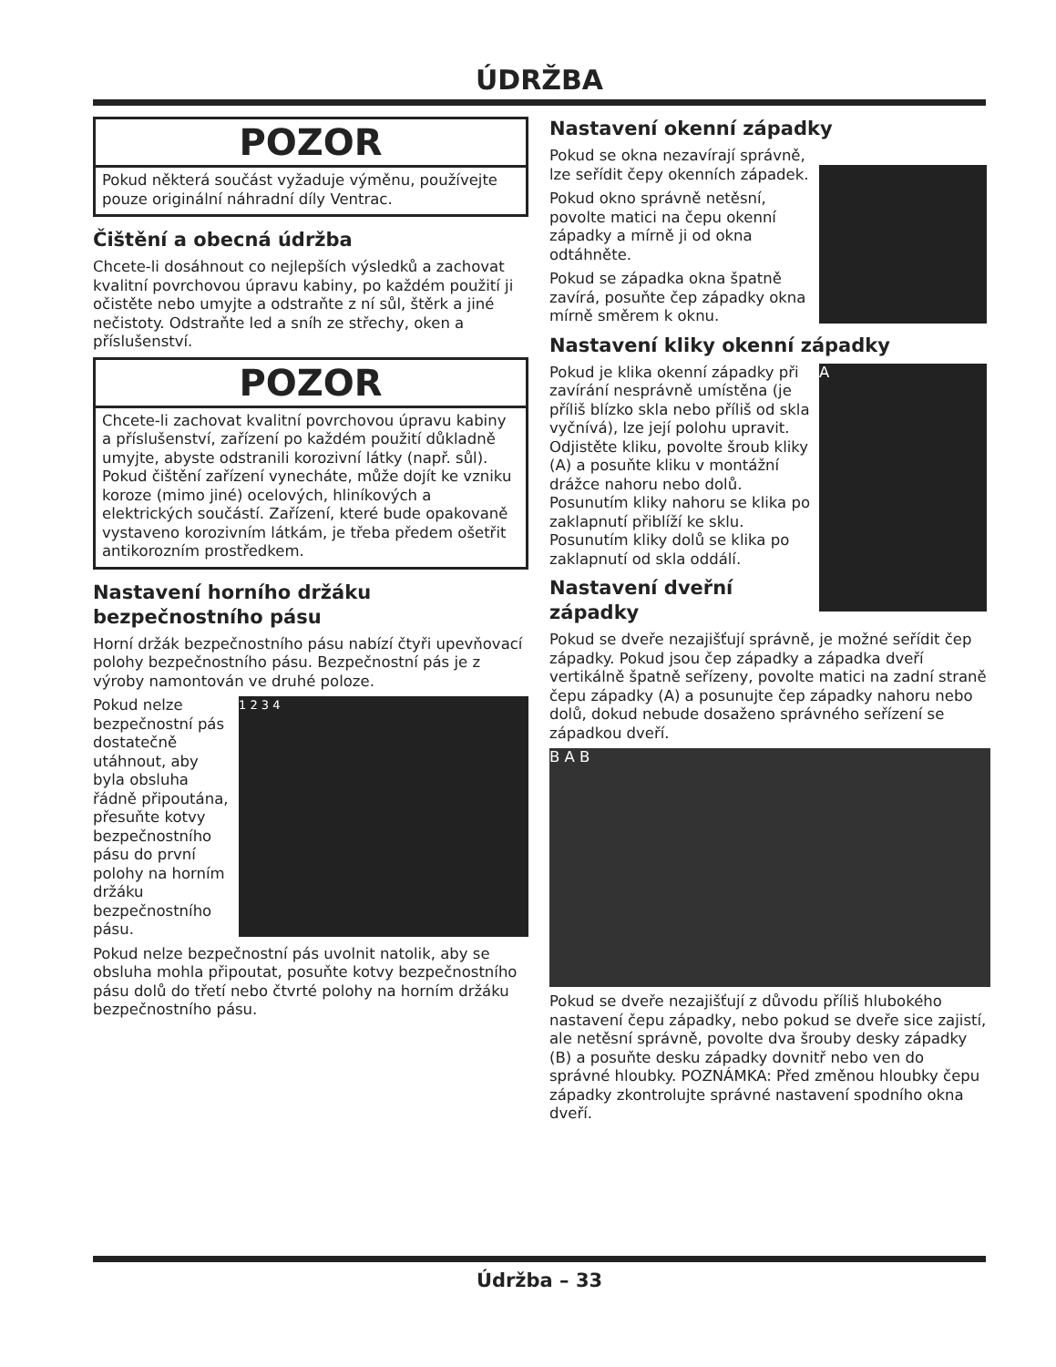ÚDRŽBA
POZOR
Pokud některá součást vyžaduje výměnu, používejte pouze originální náhradní díly Ventrac.
Čištění a obecná údržba
Chcete-li dosáhnout co nejlepších výsledků a zachovat kvalitní povrchovou úpravu kabiny, po každém použití ji očistěte nebo umyjte a odstraňte z ní sůl, štěrk a jiné nečistoty. Odstraňte led a sníh ze střechy, oken a příslušenství.
POZOR
Chcete-li zachovat kvalitní povrchovou úpravu kabiny a příslušenství, zařízení po každém použití důkladně umyjte, abyste odstranili korozivní látky (např. sůl). Pokud čištění zařízení vynecháte, může dojít ke vzniku koroze (mimo jiné) ocelových, hliníkových a elektrických součástí. Zařízení, které bude opakovaně vystaveno korozivním látkám, je třeba předem ošetřit antikorozním prostředkem.
Nastavení horního držáku bezpečnostního pásu
Horní držák bezpečnostního pásu nabízí čtyři upevňovací polohy bezpečnostního pásu. Bezpečnostní pás je z výroby namontován ve druhé poloze.
1 2 3 4
Pokud nelze bezpečnostní pás dostatečně utáhnout, aby byla obsluha řádně připoutána, přesuňte kotvy bezpečnostního pásu do první polohy na horním držáku bezpečnostního pásu.
Pokud nelze bezpečnostní pás uvolnit natolik, aby se obsluha mohla připoutat, posuňte kotvy bezpečnostního pásu dolů do třetí nebo čtvrté polohy na horním držáku bezpečnostního pásu.
Nastavení okenní západky
Pokud se okna nezavírají správně, lze seřídit čepy okenních západek.
Pokud okno správně netěsní, povolte matici na čepu okenní západky a mírně ji od okna odtáhněte.
Pokud se západka okna špatně zavírá, posuňte čep západky okna mírně směrem k oknu.
Nastavení kliky okenní západky
A
Pokud je klika okenní západky při zavírání nesprávně umístěna (je příliš blízko skla nebo příliš od skla vyčnívá), lze její polohu upravit. Odjistěte kliku, povolte šroub kliky (A) a posuňte kliku v montážní drážce nahoru nebo dolů. Posunutím kliky nahoru se klika po zaklapnutí přiblíží ke sklu. Posunutím kliky dolů se klika po zaklapnutí od skla oddálí.
Nastavení dveřní západky
Pokud se dveře nezajišťují správně, je možné seřídit čep západky. Pokud jsou čep západky a západka dveří vertikálně špatně seřízeny, povolte matici na zadní straně čepu západky (A) a posunujte čep západky nahoru nebo dolů, dokud nebude dosaženo správného seřízení se západkou dveří.
B A B
Pokud se dveře nezajišťují z důvodu příliš hlubokého nastavení čepu západky, nebo pokud se dveře sice zajistí, ale netěsní správně, povolte dva šrouby desky západky (B) a posuňte desku západky dovnitř nebo ven do správné hloubky. POZNÁMKA: Před změnou hloubky čepu západky zkontrolujte správné nastavení spodního okna dveří.
Údržba – 33